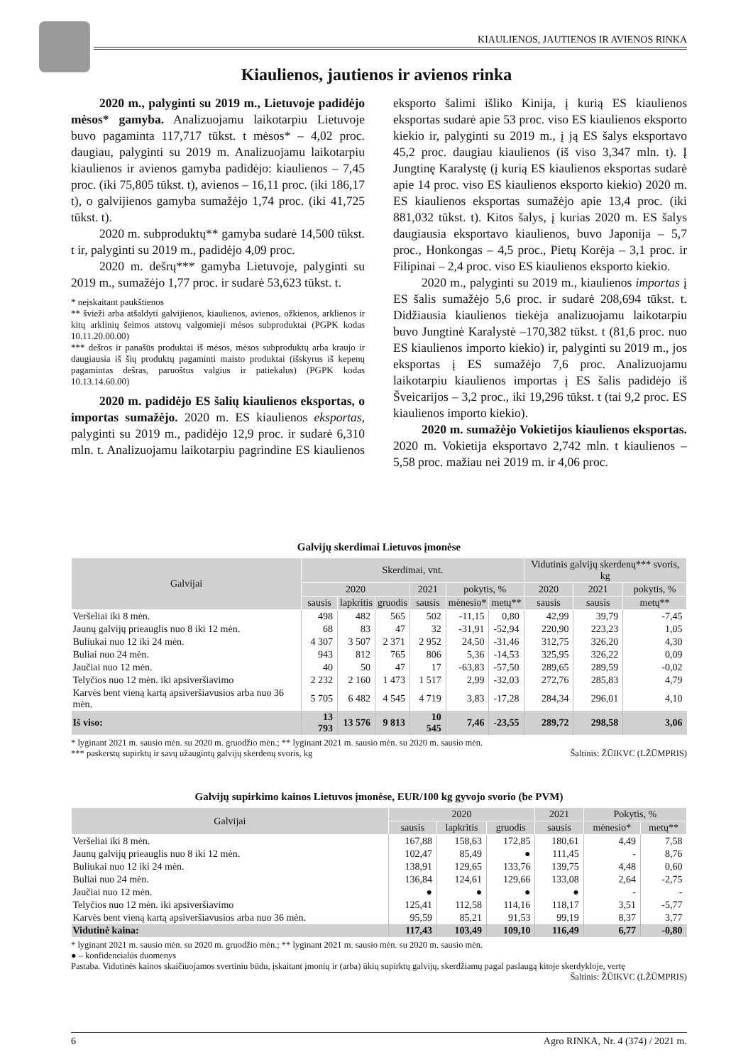KIAULIENOS, JAUTIENOS IR AVIENOS RINKA
Kiaulienos, jautienos ir avienos rinka
2020 m., palyginti su 2019 m., Lietuvoje padidėjo mėsos* gamyba. Analizuojamu laikotarpiu Lietuvoje buvo pagaminta 117,717 tūkst. t mėsos* – 4,02 proc. daugiau, palyginti su 2019 m. Analizuojamu laikotarpiu kiaulienos ir avienos gamyba padidėjo: kiaulienos – 7,45 proc. (iki 75,805 tūkst. t), avienos – 16,11 proc. (iki 186,17 t), o galvijienos gamyba sumažėjo 1,74 proc. (iki 41,725 tūkst. t).
2020 m. subproduktų** gamyba sudarė 14,500 tūkst. t ir, palyginti su 2019 m., padidėjo 4,09 proc.
2020 m. dešrų*** gamyba Lietuvoje, palyginti su 2019 m., sumažėjo 1,77 proc. ir sudarė 53,623 tūkst. t.
* neįskaitant paukštienos
** švieži arba atšaldyti galvijienos, kiaulienos, avienos, ožkienos, arklienos ir kitų arklinių šeimos atstovų valgomieji mėsos subproduktai (PGPK kodas 10.11.20.00.00)
*** dešros ir panašūs produktai iš mėsos, mėsos subproduktų arba kraujo ir daugiausia iš šių produktų pagaminti maisto produktai (išskyrus iš kepenų pagamintas dešras, paruoštus valgius ir patiekalus) (PGPK kodas 10.13.14.60.00)
2020 m. padidėjo ES šalių kiaulienos eksportas, o importas sumažėjo. 2020 m. ES kiaulienos eksportas, palyginti su 2019 m., padidėjo 12,9 proc. ir sudarė 6,310 mln. t. Analizuojamu laikotarpiu pagrindine ES kiaulienos eksporto šalimi išliko Kinija, į kurią ES kiaulienos eksportas sudarė apie 53 proc. viso ES kiaulienos eksporto kiekio ir, palyginti su 2019 m., į ją ES šalys eksportavo 45,2 proc. daugiau kiaulienos (iš viso 3,347 mln. t). Į Jungtinę Karalystę (į kurią ES kiaulienos eksportas sudarė apie 14 proc. viso ES kiaulienos eksporto kiekio) 2020 m. ES kiaulienos eksportas sumažėjo apie 13,4 proc. (iki 881,032 tūkst. t). Kitos šalys, į kurias 2020 m. ES šalys daugiausia eksportavo kiaulienos, buvo Japonija – 5,7 proc., Honkongas – 4,5 proc., Pietų Korėja – 3,1 proc. ir Filipinai – 2,4 proc. viso ES kiaulienos eksporto kiekio.
2020 m., palyginti su 2019 m., kiaulienos importas į ES šalis sumažėjo 5,6 proc. ir sudarė 208,694 tūkst. t. Didžiausia kiaulienos tiekėja analizuojamu laikotarpiu buvo Jungtinė Karalystė –170,382 tūkst. t (81,6 proc. nuo ES kiaulienos importo kiekio) ir, palyginti su 2019 m., jos eksportas į ES sumažėjo 7,6 proc. Analizuojamu laikotarpiu kiaulienos importas į ES šalis padidėjo iš Šveicarijos – 3,2 proc., iki 19,296 tūkst. t (tai 9,2 proc. ES kiaulienos importo kiekio).
2020 m. sumažėjo Vokietijos kiaulienos eksportas. 2020 m. Vokietija eksportavo 2,742 mln. t kiaulienos – 5,58 proc. mažiau nei 2019 m. ir 4,06 proc.
Galvijų skerdimai Lietuvos įmonėse
| Galvijai | Skerdimai, vnt. | | | | | | Vidutinis galvijų skerdenų*** svoris, kg | | |
| --- | --- | --- | --- | --- | --- | --- | --- | --- | --- |
| | 2020 | | | 2021 | pokytis, % | | 2020 | 2021 | pokytis, % |
| | sausis | lapkritis | gruodis | sausis | mėnesio* | metų** | sausis | sausis | metų** |
| Veršeliai iki 8 mėn. | 498 | 482 | 565 | 502 | -11,15 | 0,80 | 42,99 | 39,79 | -7,45 |
| Jaunų galvijų prieauglis nuo 8 iki 12 mėn. | 68 | 83 | 47 | 32 | -31,91 | -52,94 | 220,90 | 223,23 | 1,05 |
| Buliukai nuo 12 iki 24 mėn. | 4 307 | 3 507 | 2 371 | 2 952 | 24,50 | -31,46 | 312,75 | 326,20 | 4,30 |
| Buliai nuo 24 mėn. | 943 | 812 | 765 | 806 | 5,36 | -14,53 | 325,95 | 326,22 | 0,09 |
| Jaučiai nuo 12 mėn. | 40 | 50 | 47 | 17 | -63,83 | -57,50 | 289,65 | 289,59 | -0,02 |
| Telyčios nuo 12 mėn. iki apsiveršiavimo | 2 232 | 2 160 | 1 473 | 1 517 | 2,99 | -32,03 | 272,76 | 285,83 | 4,79 |
| Karvės bent vieną kartą apsiveršiavusios arba nuo 36 mėn. | 5 705 | 6 482 | 4 545 | 4 719 | 3,83 | -17,28 | 284,34 | 296,01 | 4,10 |
| Iš viso: | 13 793 | 13 576 | 9 813 | 10 545 | 7,46 | -23,55 | 289,72 | 298,58 | 3,06 |
* lyginant 2021 m. sausio mėn. su 2020 m. gruodžio mėn.; ** lyginant 2021 m. sausio mėn. su 2020 m. sausio mėn.
*** paskerstų supirktų ir savų užaugintų galvijų skerdenų svoris, kg Šaltinis: ŽŪIKVC (LŽŪMPRIS)
Galvijų supirkimo kainos Lietuvos įmonėse, EUR/100 kg gyvojo svorio (be PVM)
| Galvijai | 2020 | | | 2021 | Pokytis, % | |
| --- | --- | --- | --- | --- | --- | --- |
| | sausis | lapkritis | gruodis | sausis | mėnesio* | metų** |
| Veršeliai iki 8 mėn. | 167,88 | 158,63 | 172,85 | 180,61 | 4,49 | 7,58 |
| Jaunų galvijų prieauglis nuo 8 iki 12 mėn. | 102,47 | 85,49 | ● | 111,45 | - | 8,76 |
| Buliukai nuo 12 iki 24 mėn. | 138,91 | 129,65 | 133,76 | 139,75 | 4,48 | 0,60 |
| Buliai nuo 24 mėn. | 136,84 | 124,61 | 129,66 | 133,08 | 2,64 | -2,75 |
| Jaučiai nuo 12 mėn. | ● | ● | ● | ● | - | - |
| Telyčios nuo 12 mėn. iki apsiveršiavimo | 125,41 | 112,58 | 114,16 | 118,17 | 3,51 | -5,77 |
| Karvės bent vieną kartą apsiveršiavusios arba nuo 36 mėn. | 95,59 | 85,21 | 91,53 | 99,19 | 8,37 | 3,77 |
| Vidutinė kaina: | 117,43 | 103,49 | 109,10 | 116,49 | 6,77 | -0,80 |
* lyginant 2021 m. sausio mėn. su 2020 m. gruodžio mėn.; ** lyginant 2021 m. sausio mėn. su 2020 m. sausio mėn.
● – konfidencialūs duomenys
Pastaba. Vidutinės kainos skaičiuojamos svertiniu būdu, įskaitant įmonių ir (arba) ūkių supirktų galvijų, skerdžiamų pagal paslaugą kitoje skerdykloje, vertę
Šaltinis: ŽŪIKVC (LŽŪMPRIS)
6 Agro RINKA, Nr. 4 (374) / 2021 m.